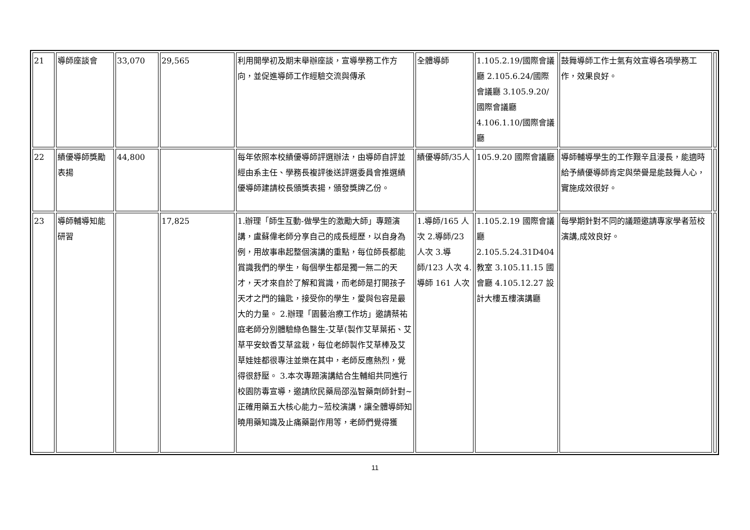| 21 | 導師座談會 | 33,070 | 29,565 | 利用開學初及期末舉辦座談，宣導學務工作方向，並促進導師工作經驗交流與傳承 | 全體導師 | 1.105.2.19/國際會議廳 2.105.6.24/國際會議廳 3.105.9.20/國際會議廳 4.106.1.10/國際會議廳 | 鼓舞導師工作士氣有效宣導各項學務工作，效果良好。 | |
| 22 | 績優導師獎勵表揚 | 44,800 | | 每年依照本校績優導師評選辦法，由導師自評並經由系主任、學務長複評後送評選委員會推選績優導師建請校長頒獎表揚，頒發獎牌乙份。 | 績優導師/35人 | 105.9.20 國際會議廳 | 導師輔導學生的工作艱辛且漫長，能適時給予績優導師肯定與榮譽是能鼓舞人心，實施成效很好。 | |
| 23 | 導師輔導知能研習 | | 17,825 | 1.辦理「師生互動-做學生的激勵大師」專題演講，盧蘇偉老師分享自己的成長經歷，以自身為例，用故事串起整個演講的重點，每位師長都能賞識我們的學生，每個學生都是獨一無二的天才，天才來自於了解和賞識，而老師是打開孩子天才之門的鑰匙，接受你的學生，愛與包容是最大的力量。 2.辦理「園藝治療工作坊」邀請蔡祐庭老師分別體驗綠色醫生-艾草(製作艾草葉拓、艾草平安蚊香艾草盆栽，每位老師製作艾草棒及艾草娃娃都很專注並樂在其中，老師反應熱烈，覺得很舒壓。 3.本次專題演講結合生輔組共同進行校園防毒宣導，邀請欣民藥局邵泓智藥劑師針對~正確用藥五大核心能力~蒞校演講，讓全體導師知曉用藥知識及止痛藥副作用等，老師們覺得獲 | 1.導師/165 人次 2.導師/23 人次 3.導師/123 人次 4.導師 161 人次 | 1.105.2.19 國際會議廳 2.105.5.24.31D404 教室 3.105.11.15 國會廳 4.105.12.27 設計大樓五樓演講廳 | 每學期針對不同的議題邀請專家學者蒞校演講,成效良好。 | |
11